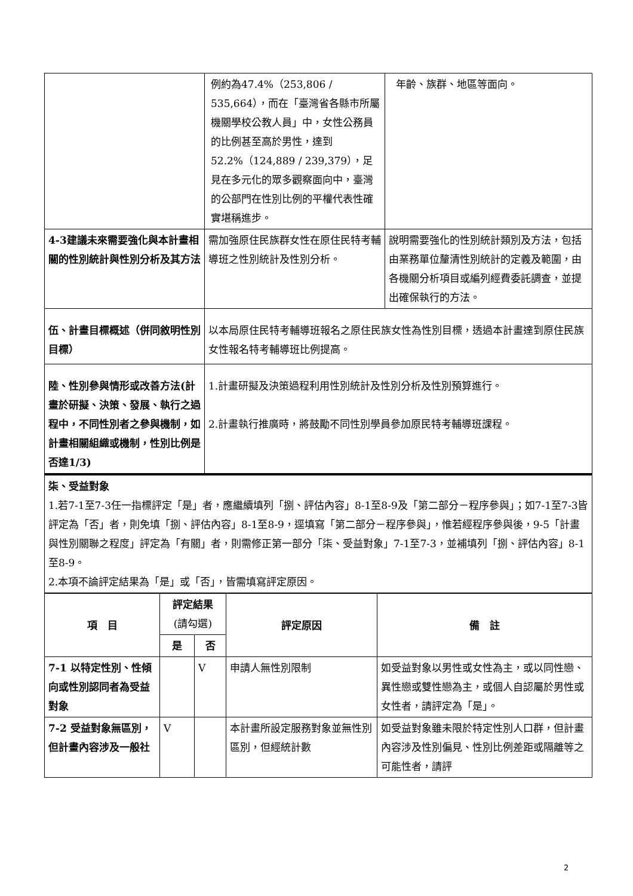| | 例約為47.4%（253,806 / 535,664），而在「臺灣省各縣市所屬機關學校公教人員」中，女性公務員的比例甚至高於男性，達到52.2%（124,889 / 239,379），足見在多元化的眾多觀察面向中，臺灣的公部門在性別比例的平權代表性確實堪稱進步。 | 年齡、族群、地區等面向。 |
| 4-3建議未來需要強化與本計畫相關的性別統計與性別分析及其方法 | 需加強原住民族群女性在原住民特考輔導班之性別統計及性別分析。 | 說明需要強化的性別統計類別及方法，包括由業務單位釐清性別統計的定義及範圍，由各機關分析項目或編列經費委託調查，並提出確保執行的方法。 |
| 伍、計畫目標概述（併同敘明性別目標） | 以本局原住民特考輔導班報名之原住民族女性為性別目標，透過本計畫達到原住民族女性報名特考輔導班比例提高。 | |
| 陸、性別參與情形或改善方法(計畫於研擬、決策、發展、執行之過程中，不同性別者之參與機制，如計畫相關組織或機制，性別比例是否達1/3) | 1.計畫研擬及決策過程利用性別統計及性別分析及性別預算進行。 2.計畫執行推廣時，將鼓勵不同性別學員參加原民特考輔導班課程。 | |
| 柒、受益對象 1.若7-1至7-3任一指標評定「是」者，應繼續填列「捌、評估內容」8-1至8-9及「第二部分－程序參與」；如7-1至7-3皆評定為「否」者，則免填「捌、評估內容」8-1至8-9，逕填寫「第二部分－程序參與」，惟若經程序參與後，9-5「計畫與性別關聯之程度」評定為「有關」者，則需修正第一部分「柒、受益對象」7-1至7-3，並補填列「捌、評估內容」8-1至8-9。 2.本項不論評定結果為「是」或「否」，皆需填寫評定原因。 | | |
| 項 目 | 評定結果 (請勾選) | | 評定原因 | 備 註 |
| --- | --- | --- | --- | --- |
| | 是 | 否 | | |
| 7-1 以特定性別、性傾向或性別認同者為受益對象 | | V | 申請人無性別限制 | 如受益對象以男性或女性為主，或以同性戀、異性戀或雙性戀為主，或個人自認屬於男性或女性者，請評定為「是」。 |
| 7-2 受益對象無區別，但計畫內容涉及一般社 | V | | 本計畫所設定服務對象並無性別區別，但經統計數 | 如受益對象雖未限於特定性別人口群，但計畫內容涉及性別偏見、性別比例差距或隔離等之可能性者，請評 |
2